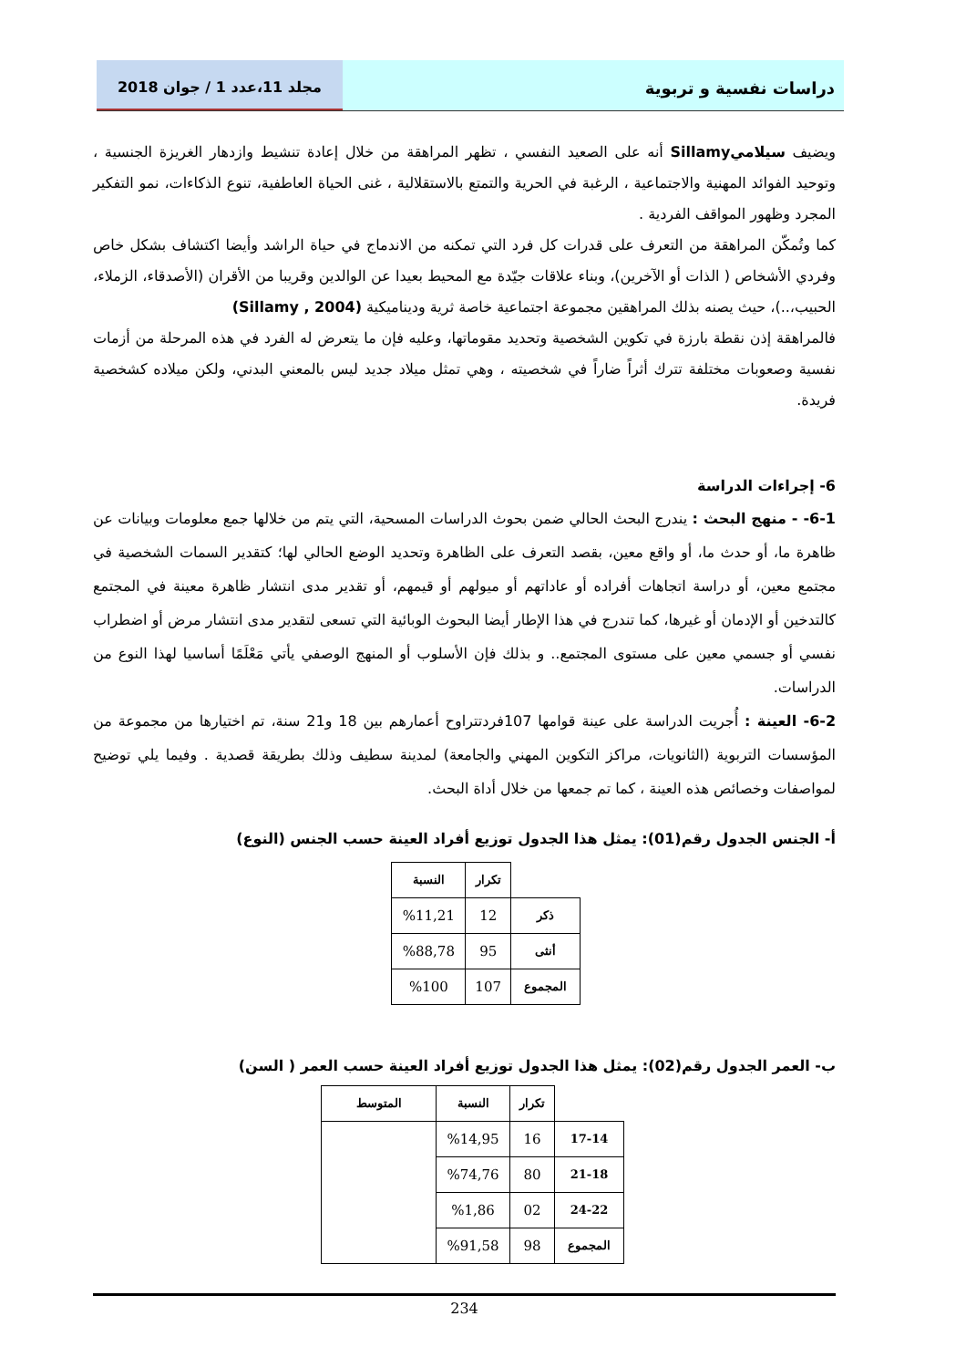دراسات نفسية و تربوية مجلد 11،عدد 1 / جوان 2018
ويضيف سيلاميSillamy أنه على الصعيد النفسي ، تظهر المراهقة من خلال إعادة تنشيط وازدهار الغريزة الجنسية ، وتوحيد الفوائد المهنية والاجتماعية ، الرغبة في الحرية والتمتع بالاستقلالية ، غنى الحياة العاطفية، تنوع الذكاءات، نمو التفكير المجرد وظهور المواقف الفردية .
كما وتُمكّن المراهقة من التعرف على قدرات كل فرد التي تمكنه من الاندماج في حياة الراشد وأيضا اكتشاف بشكل خاص وفردي الأشخاص ( الذات أو الآخرين)، وبناء علاقات جيّدة مع المحيط بعيدا عن الوالدين وقريبا من الأقران (الأصدقاء، الزملاء، الحبيب،..)، حيث يصنه بذلك المراهقين مجموعة اجتماعية خاصة ثرية وديناميكية (Sillamy , 2004)
فالمراهقة إذن نقطة بارزة في تكوين الشخصية وتحديد مقوماتها، وعليه فإن ما يتعرض له الفرد في هذه المرحلة من أزمات نفسية وصعوبات مختلفة تترك أثراً ضاراً في شخصيته ، وهي تمثل ميلاد جديد ليس بالمعني البدني، ولكن ميلاده كشخصية فريدة.
6- إجراءات الدراسة
6-1- - منهج البحث : يندرج البحث الحالي ضمن بحوث الدراسات المسحية، التي يتم من خلالها جمع معلومات وبيانات عن ظاهرة ما، أو حدث ما، أو واقع معين، بقصد التعرف على الظاهرة وتحديد الوضع الحالي لها؛ كتقدير السمات الشخصية في مجتمع معين، أو دراسة اتجاهات أفراده أو عاداتهم أو ميولهم أو قيمهم، أو تقدير مدى انتشار ظاهرة معينة في المجتمع كالتدخين أو الإدمان أو غيرها، كما تندرج في هذا الإطار أيضا البحوث الوبائية التي تسعى لتقدير مدى انتشار مرض أو اضطراب نفسي أو جسمي معين على مستوى المجتمع.. و بذلك فإن الأسلوب أو المنهج الوصفي يأتي مَعْلَمًا أساسيا لهذا النوع من الدراسات.
6-2- العينة : أُجريت الدراسة على عينة قوامها 107فردتتراوح أعمارهم بين 18 و21 سنة، تم اختيارها من مجموعة من المؤسسات التربوية (الثانويات، مراكز التكوين المهني والجامعة) لمدينة سطيف وذلك بطريقة قصدية . وفيما يلي توضيح لمواصفات وخصائص هذه العينة ، كما تم جمعها من خلال أداة البحث.
أ- الجنس الجدول رقم(01): يمثل هذا الجدول توزيع أفراد العينة حسب الجنس (النوع)
| | تكرار | النسبة |
| --- | --- | --- |
| ذكر | 12 | %11,21 |
| أنثى | 95 | %88,78 |
| المجموع | 107 | %100 |
ب- العمر الجدول رقم(02): يمثل هذا الجدول توزيع أفراد العينة حسب العمر ( السن)
| | تكرار | النسبة | المتوسط |
| --- | --- | --- | --- |
| 17-14 | 16 | %14,95 | |
| 21-18 | 80 | %74,76 | |
| 24-22 | 02 | %1,86 | |
| المجموع | 98 | %91,58 | |
234